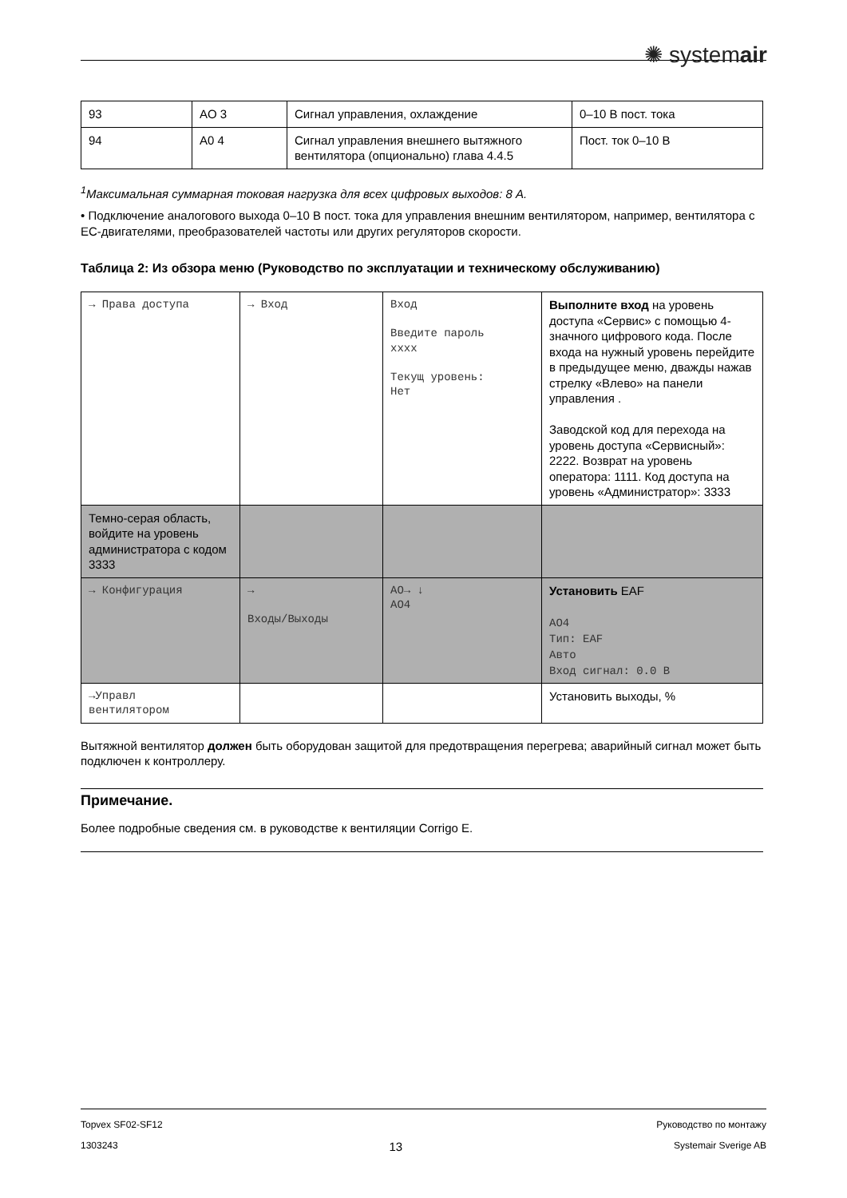✺ systemair
| 93 | AO 3 | Сигнал управления, охлаждение | 0–10 В пост. тока |
| 94 | A0 4 | Сигнал управления внешнего вытяжного вентилятора (опционально) глава 4.4.5 | Пост. ток 0–10 В |
<sup>1</sup> Максимальная суммарная токовая нагрузка для всех цифровых выходов: 8 А.
• Подключение аналогового выхода 0–10 В пост. тока для управления внешним вентилятором, например, вентилятора с EC-двигателями, преобразователей частоты или других регуляторов скорости.
Таблица 2: Из обзора меню (Руководство по эксплуатации и техническому обслуживанию)
| → Права доступа | → Вход | Вход Введите пароль xxxx Текущ уровень: Нет | Выполните вход на уровень доступа «Сервис» с помощью 4-значного цифрового кода. После входа на нужный уровень перейдите в предыдущее меню, дважды нажав стрелку «Влево» на панели управления . Заводской код для перехода на уровень доступа «Сервисный»: 2222. Возврат на уровень оператора: 1111. Код доступа на уровень «Администратор»: 3333 |
| Темно-серая область, войдите на уровень администратора с кодом 3333 | | | |
| → Конфигурация | → Входы/Выходы | AO→ ↓ AO4 | Установить EAF AO4 Тип: EAF Авто Вход сигнал: 0.0 В |
| →Управл вентилятором | | | Установить выходы, % |
Вытяжной вентилятор должен быть оборудован защитой для предотвращения перегрева; аварийный сигнал может быть подключен к контроллеру.
Примечание.
Более подробные сведения см. в руководстве к вентиляции Corrigo E.
Topvex SF02-SF12 Руководство по монтажу
1303243 13 Systemair Sverige AB